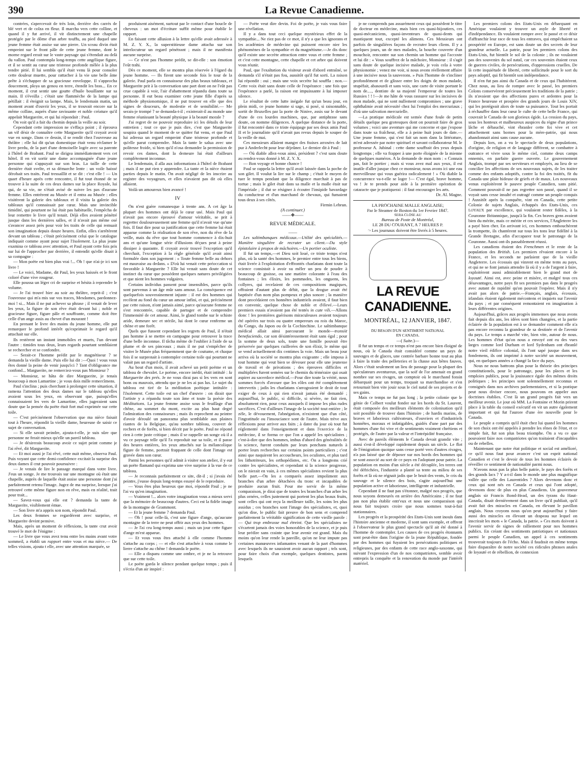390 La Revue Canadienne.
contrées, s'apercevait de très loin, derrière des carrés de blé vert et de colza en fleur. Il marcha vers cette colline, et quand il y fut arrivé, il vit distinctement une chapelle protégée par le dôme d'un arbre touffu, au pied duquel une jeune femme était assise sur une pierre. Un sceau divin était empreint sur le front pâle de cette jeune femme, dont le morne regard errait sur le vaste paysage qui s'étendait au delà du vallon. Paul contempla long-temps cette angélique figure, et il se sentit au cœur une tristesse profonde mêlée à la plus tendre pitié. Il lui sembla qu'il était venu là pour consoler cette douleur muette, pour rattacher à la vie une belle âme prête à s'échapper de sa gracieuse enveloppe. Il s'approcha doucement, ploya un genou en terre, étendit les bras... En ce moment, il crut sentir une goutte d'huile bouillante sur sa main. Il s'éveilla ; c'était une flammèche de la lampe qui pétillait : il éteignit sa lampe. Mais, le lendemain matin, un moment avant d'ouvrir les yeux, il se trouvait encore sur la même colline, auprès d'une ravissante et noble créature qu'il appelait Marguerite, et qui lui répondait : Paul.
On voit qu'il a fait du chemin depuis la veille au soir.
Cependant cette impression ne s'effaça point ; il éprouva un vif désir de connaître cette Marguerite qu'il croyait avoir vue en songe. Dans ce dessin, il se rendit chez l'ouvreuse au théâtre : elle lui dit qu'un domestique était venu réclamer le livre perdu, de la part d'une demoiselle logée avec sa parente à l'hôtel de Brabant. Paul se dirigea immédiatement vers cet hôtel. Il en vit sortir une dame accompagnée d'une jeune personne qui s'appuyait sur son bras. La taille de cette dernière était svelte, et sa démarche lente : un voile baissé dérobait ses traits. Paul tressaillit et se dit : c'est elle ! — Un quart d'heure après cette rencontre, il fut tout étonné de se trouver à la suite de ces deux dames sur la place Royale, lui qui, de sa vie, ne s'était avisé de suivre les pas d'aucune femme. Elles entrèrent au Musée et il entra au Musée : elles visitèrent la galerie des tableaux et il visita la galerie des tableaux qu'il connaissait par cœur. Mais une invincible timidité, qui pourtant ne lui était pas habituelle, l'empêcha de leur remettre le livre qu'il tenait. Déjà elles avaient pénétré jusque dans les dernières salles, et il n'avait pas même osé s'avancer assez près pour voir les traits de celle qui remuait son imagination depuis douze heures. Enfin, elles s'arrêtèrent devant un tableau ; c'était précisément celui que le catalogue indiquait comme ayant pour sujet l'Isolement. La plus jeune examina ce tableau avec attention, et Paul ayant cette fois pris sur lui de l'approcher par derrière, il entendit qu'elle disait à sa compagne :
— Mon poëte est bien plus vrai !... Oh ! que n'ai-je ici son livre !
— Le voici, Madame, dit Paul, les yeux baissés et le front coloré d'une vive rougeur.
Elle poussa un léger cri de surprise et hésita à reprendre le volume.
— Je l'ai trouvé hier au soir au théâtre, reprit-il ; c'est l'ouvreuse qui m'a mis sur vos traces, Mesdames, pardonnez-moi ! si... Mais il ne put achever sa phrase ; il venait de lever les yeux, la figure de son rêve était devant lui ; noble et gracieuse figure, figure pâle et souffrante, comme doit être celle d'un ange assis au chevet d'un mourant !
En prenant le livre des mains du jeune homme, elle put remarquer le profond intérêt qu'exprimait le regard qu'il attachait sur elle.
Ils restèrent un instant immobiles et muets, l'un devant l'autre : timides tous deux, leurs regards pourtant semblaient se rechercher et se confondre.
— Serait-ce l'homme prédit par le magnétiseur ? se demanda la vieille dame. Puis elle lui dit :—Quoi ! vous vous êtes donné la peine de venir jusqu'ici ? Tant d'obligeance me confond... Marguerite, ne remerciez-vous pas Monsieur ?
— Monsieur, se hâta de dire Marguerite, je tenais beaucoup à mon Lamartine ; je vous dois mille remercîmens.
Paul s'inclina ; puis cherchant à prolonger cette situation, il ramena l'attention des deux dames sur le tableau qu'elles avaient sous les yeux, en observant que, puisqu'elles connaissaient les vers de Lamartine, elles jugeraient sans doute que la pensée du poëte était fort mal exprimée sur cette toile.
— C'est précisément l'observation que ma nièce faisait tout à l'heure, répondit la vieille dame, heureuse de saisir ce sujet de conversation.
— Si elle savait peindre, ajouta-t-elle, je suis sûre que personne ne ferait mieux qu'elle un pareil tableau.
— Je désirerais beaucoup avoir ce sujet peint comme je l'ai rêvé, dit Marguerite.
— Et moi aussi je l'ai rêvé, cette nuit même, observa Paul. Puis voyant que cette demi-confidence excitait la surprise des deux dames il crut pouvoir poursuivre :
— Je venais de lire le passage marqué dans votre livre. J'eus un songe. Je me trouvais sur une montagne où était une chapelle, auprès de laquelle était assise une personne dont j'ai parfaitement retenu l'image. Jugez de ma surprise, lorsque j'ai retrouvé cette même figure non en rêve, mais en réalité, trait pour trait...
— Savez-vous qui elle est ? demanda la tante de Marguerite, visiblement émue.
— Son livre m'a appris son nom, répondit Paul.
Les deux femmes se regardèrent avec surprise, et Marguerite devint pensive.
Mais, après un moment de réflexions, la tante crut avoir trouvé le mot de l'énigme :
— Le livre que vous avez tenu entre les mains avant votre sommeil, a établi un rapport entre vous et ma nièce.— De telles visions, ajouta t elle, avec une attention marquée, se
produisent aisément, surtout par le contact d'une boucle de cheveux : un mot d'écriture suffit même pour établir le rapport.
En faisant cette allusion à la lettre qu'elle avait adressée à M. Z. Y. X., la superstitieuse dame attacha sur son interlocuteur un regard pénétrant ; mais il ne manifesta aucune surprise.
— Ce n'est pas l'homme prédit, se dit-elle : son émotion l'eût trahi.
Dès ce moment, elle se montra plus réservée à l'égard du jeune homme. — Ils firent une seconde fois le tour de la galerie. Paul parla en connaisseur des plus beaux tableaux, et Marguerite prit à la conversation une part dont on ne l'eût pas crue capable à voir, l'air d'abattement répandu dans toute sa personne. Il eut beau examiner cette jeune fille d'après sa méthode physionomique, il ne put trouver en elle que des signes de douceurs, de modestie et de sensibilité.— Me serais-je trompé ? se demanda-t-il ; existerait-il au monde une femme réunissant la beauté physique à la beauté morale ?
J'ai regret de ne pouvoir reproduire ici les détails de leur entretien ; tout ce que je puis dire, c'est que Marguerite soupira quand le moment de se quitter fut venu, et que Paul lui adressa un regard empreint d'une tristesse profonde et qu'elle parut comprendre. Mais la tante le salua avec une politesse froide, si bien qu'il n'osa demander la permission de revoir ces dames, dont la demeure lui était d'ailleurs complètement inconnue.
Le lendemain, il alla aux informations à l'hôtel de Brabant ; mais il ne put rien y apprendre. La tante et la nièce étaient parties depuis le matin. On avait négligé de les inscrire au registre des voyageurs, et elles n'avaient pas dit où elles allaient.
Voilà un amoureux bien avancé !
IV
On n'est guère romanesque à trente ans. A cet âge la plupart des hommes ont déjà le cœur usé. Mais Paul qui n'avait pas encore éprouvé d'amour véritable, se prit à regretter douloureusement une femme qu'il n'avait vue qu'une fois. Il faut dire pour sa justification que cette femme lui était apparue comme la réalisation de son rêve, non du rêve de la veille, mais du rêve que tout homme commence à dix-huit ans et qu'une longue série d'illusions déçues peut à peine dissiper à quarante. Il croyait avoir trouvé l'exception qu'il cherchait, l'exception à la règle générale qu'il avait ainsi formulée dans son jugement : « Toute femme belle au dehors est mauvaise au dedans. » D'où lui venait cette préoccation si favorable à Marguerite ? Elle lui venait sans doute de cet instinct du cœur que possèdent quelques natures privilégiées et que nient les hommes vulgaires.
Certains individus passent pour insensibles, parce qu'ils sont parvenus à un âge mûr sans amour. La conséquence est quelquefois souverainement injuste : il est des hommes qui recèlent au fond du cœur un amour infini, et qui, précisément par cette raison, n'ont jamais aimé, parce qu'aucune femme ne s'est rencontrée, capable de partager et de comprendre l'immensité de cet amour. Ainsi, le gland tombe sur le schiste aride, demeure sec et stérile, lui dont le cœur renferme un chêne et une forêt.
Quels que fussent cependant les regrets de Paul, il n'était pas homme à se mettre en campagne pour retrouver la trace d'une belle inconnue. Il tâcha même de l'oublier à l'aide de sa plume et de ses pinceaux ; mais il ne put s'empêcher de visiter le Musée plus fréquemment que de coutume, et chaque fois il se surprenait à contempler certaine toile qui pourtant ne valait pas un regard d'artiste.
Au bout d'un mois, il avait achevé un petit poëme et un tableau de chevalet. Le poëme, encore inédit, était intitulé : la Marguerite des prés. Je ne vous dirai pas si les vers en sont bons ou mauvais, attendu que je ne les ai pas lus. Le sujet du tableau est tiré de la méditation poétique intitulée : l'Isolement. Cette toile est un chef d'œuvre : on dirait que l'artiste y a répandu toute son âme et toute la poésie des Méditations. La jeune femme assise sous le feuillage d'un chêne, au sommet du mont, excite au plus haut degré l'admiration des connaisseurs ; mais ils reprochent au peintre d'avoir déroulé un panorama plus semblable aux plaines riantes de la Belgique, qu'au sombre tableau, couvert de rochers et de forêts, si bien décrit par le poëte. Paul ne répond rien à cette juste critique ; mais il se rappelle un songe où il a vu ce paysage telle qu'il l'a reproduit sur sa toile, et il passe des heures entières, les yeux attachés sur la mélancolique figure de femme, portrait frappant de celle dont l'image est gravée dans son cœur.
Parmi les personnes qu'il admit à visiter son atelier, il y eut un poëte flamand qui exprima une vive surprise à la vue de ce tableau.
— Je reconnais parfaitement ce site, dit-il ; si j'avais été peintre, j'eusse depuis long-temps essayé de le reproduire.
— Vous êtes plus heureux que moi, répondit Paul ; je ne l'ai vu qu'en imagination.
— Vraiment !... alors votre imagination vous a mieux servi que la mémoire de beaucoup d'autres. Ceci est la fidèle image de la montagne de Grammont.
— Et la jeune femme ? demanda Paul.
— Oh ! pour celle-là, c'est une figure d'ange, qu'aucune montagne de la terre ne peut offrir aux yeux des hommes.
— Je l'ai cru long-temps aussi ; mais un jour cette figure d'ange m'est apparue.
— Et vous vous êtes attaché à elle comme l'homme s'attache au corps ; — et elle s'est attachée à vous comme le lierre s'attache au chêne ! demanda le poëte.
— Elle a disparu comme une ombre, et je ne la retrouve que sur cette toile.
Le poëte garda le silence pendant quelque temps ; puis il s'écria d'un air inspiré :
— Poëte veut dire devin. Foi de poëte, je vais vous faire une révélation.
Il y a dans tout ceci quelque mystérieux effet de la sympathie... Ne riez pas de ce mot, il n'y a que les ignorans et les académies de médecine qui puissent encore nier les phénomènes de la sympathie et du magnétisme.—Je dis donc qu'il existe une secrète attraction entre vous et cette femme ; et c'est cette montagne, cette chapelle et cet arbre qui doivent vous réunir.
Paul, que l'exaltation du visiteur avait d'abord entraîné, se demanda s'il n'était pas fou, aussitôt qu'il fut sorti. La raison lui répondit : oui ; mais une voix secrète lui souffla : non.— Cette voix était sans doute celle de l'espérance : une fois que l'espérance a parlé, la raison est impuissante à lui imposer silence.
Le résultat de cette lutte inégale fut qu'un beau jour, en plein midi, ce jeune homme si sage, si posé, si raisonnable, sortit de Bruxelles par la porte de Ninive, assis sur le devant d'une de ces lourdes machines, que, par antiphrase sans doute, on nomme diligences. A quelque distance de la porte, il fut rencontré dans ce triste équipage par ses deux amis Paul II et le journaliste qu'il n'avait pas revus depuis le souper de la veille de mai.
Ces messieurs allaient manger des fraises arrosées de lait pur à Anderlecht pour leur déjeûner. Le dernier dit à Paul :
— Où diable allez-vous ainsi, président ? c'est sans doute au rendez-vous donné à M. Z. Y. X.
— Bon voyage et bonne chance !
Paul se rappela la lettre qu'il avait laissée dans la poche de son gilet. Il voulut la lire sur le champ ; c'était le moyen de tuer le temps pendant que la diligence marchait à pas de tortue ; mais le gilet était dans sa malle et la malle était sur l'impériale ; il dut se résigner à écouter l'insipide bavardage du conducteur et d'un marchand de chevaux, qui fumaient tous deux à ses côtés.
Firmin Lebrun.
(A continuer.)
——✥——
REVUE MÉDICALE.
——
Les saltimbanques médicaux.—Utilité des spécialités.—Manière singulière de recruter un client.—Du style épistolaire à propos de mâchoires.—Un portier oculiste.
Il fut un temps,—et Dieu soit loué, ce triste temps n'est plus, où la santé des hommes, le premier entre tous les biens, était livrée à l'exploitation d'effrontés charlatans dont toute la science consistait à avoir su mêler un peu de poudre à beaucoup de graisse, ou une matière colorante à l'eau des fontaines ; les élixirs, les pommades, les onguens, les collyres, qui recelaient de ces compositions magiques, offraient d'autant plus de débit, que la drogue avait été baptisée d'un nom plus pompeux et plus sonore ; la manière dont procédaient ces honnêtes industriels avaient, il faut bien en convenir, quelque chose de noble et d'élevé.—Leurs premiers essais n'avaient pas été tentés in cute vili.—Allons donc ! les premières guérisons miraculeuses avaient toujours été opérées sur trois ou quatre empereurs ou rois du Maroc, du Congo, du Japon ou de la Cochinchine. Le saltimbanque médical allait ainsi parcourant le monde—transiit benefaciendo, car son désintéressement était sans égal ; pour la somme de deux sols, toute une famille pouvait être préservée par quelques cuillerées de son élixir, le même qui se vend actuellement dix centimes la voie. Mais un beau jour arriva où la société se montra plus exigeante ; elle imposa à tout homme qui veut bien se dévouer pour elle une jeunesse de travail et de privations ; des épreuves difficiles et multipliées furent semées sur le chemin du téméraire qui osait aspirer au sacerdoce médical.—Pour dire toute la vérité, nous sommes forcés d'avouer que les rôles ont été complètement intervertis ; jadis les charlatans s'arrogeaient le droit de tout exiger de ceux à qui rien n'avait jamais été demandé ; aujourd'hui, le public, si difficile, si sévère, ne fait rien, absolument rien, pour ceux auxquels il impose les plus rudes sacrifices. C'est d'ailleurs l'image de la société tout entière ; le zèle, le dévouement, l'abnégation, n'existent que d'un côté, l'ingratitude ou l'insouciance sont de l'autre. Mais trève aux réflexions pour arriver aux faits ; à dater du jour où tout fut réglementé dans l'enseignement et dans l'exercice de la médecine, il se forma ce que l'on a appelé les spécialistes ; c'est-à-dire que des hommes, imbus d'abord des généralités de la science, furent conduits par leurs penchans naturels à porter leurs recherches sur certains points particuliers ; c'est ainsi que naquirent les accoucheurs, les oculistes, et plus tard les lithotriteurs, les orthopédistes, etc. On a longtems crié contre les spécialistes, et cependant si la science progresse, on le nierait en vain, à ces mêmes spécialistes revient la plus belle part.—On les a comparés assez impoliment aux branches d'un arbre détachées du tronc et incapables de produire aucun fruit. Pour me servir de la même comparaison, je dirai que de toutes les branches d'un arbre les plus ornées, celles justement qui portent les plus beaux fruits, sont celles qui ont reçu la meilleure taille, les soins les plus assidus ; ces branches sont l'image des spécialistes, et, quoi qu'on dise, le public fait preuve de bon sens et comprend parfaitement la véritable signification de cette vieille parole :— Qui trop embrasse mal étreint. Que les spécialistes ne s'écartent jamais des voies honorables de la science, et je puis leur prédire sans crainte que leur avenir est grand. Mais du moins qu'on leur rende la pareille, qu'on ne leur impute pas certaines manœuvres infamantes venant de la part d'hommes avec lesquels ils ne sauraient avoir aucun rapport ; tels sont, pour faire choix d'un exemple, quelques dentistes, parmi lesquels
je ne comprends pas assurément ceux qui possèdent le titre de docteur en médecine, mais bien ces quasi-bijoutiers, ces quasi-mécaniciens, quasi-inventeurs de quasi-dents qui mastiquent tout, excepté les alimens. Ces Messieurs ont parfois de singulières façons de recruter leurs cliens. Il y a quelques jours, un de mes malades, la bouche couverte d'un mouchoir, rencontre sur son chemin un homme qui l'accoste et lui dit : « Vous souffrez de la mâchoire, Monsieur : il s'agit sans doute de quelque incisive malade, je vois cela à votre physionomie ; venez me voir, si nous avons réellement affaire à une incisive nous la sauverons. » Puis l'homme de s'incliner profondément et de glisser entre les doigts de mon malade, stupéfait, abasourdi et sans voix, une carte de visite portant le nom de...., dentiste de sa majesté l'empereur de toutes les Russies ! ! !—Je me hâte de vous rassurer sur les incisives de mon malade, qui ne sont nullement compromises ; une grave ophthalmie avait nécessité chez lui l'emploi des mercuriaux ; d'où une salivation mercurielle.
—La pratique médicale est semée d'une foule de petits détails quelque peu grotesques dont on pourrait faire de gros volumes ; voici une aventure qui me concerne et que j'expose dans toute sa fraîcheur, elle a à peine huit jours de date.— Une jeune femme, qui s'est fait un nom dans la littérature, m'est adressée par notre spirituel et savant collaborateur M. le professeur A. Jubinal : cette dame souffrait des yeux depuis longtemps ; elle va frapper à une porte éloignée de la mienne de quelques numéros. A la demande de mon nom : « Connais pas, fait le portier ; mais si vous avez mal aux yeux, il est inutile d'aller jusque chez ce monsieur, nous avons ici une eau merveilleuse qui vous guérira radicalement ! » Où diable la concurrence va-t-elle se loger !— C'est égal, brave homme, va ! Je te prends pour aide à la première opération de cataracte que je pratiquerai : il faut encourager les arts.
Dr. Al. Magne.
LA PROCHAINE MALLE ANGLAISE;
Par le Steamer de Boston du 1er Fevrier 1847.
SERA CLOSE AU
Bureau de Poste de Montréal,
LE 28 DU COURANT, A 7 HEURES P.
☞Les journaux doivent être livrés à 5 heures.
LA REVUE CANADIENNE.
MONTRÉAL, 12 JANVIER, 1847.
DU BESOIN D'UN SENTIMENT NATIONAL
EN CANADA.
—( Suite.)—
Il fut un temps et ce temps n'est pas encore bien éloigné de nous, où le Canada était considéré comme un pays de sauvages et de glaces, une contrée barbare bonne tout au plus à faire la traite des pelleteries et la chasse aux bêtes fauves. Alors c'était seulement un lieu de passage pour la plupart des spéculateurs aventureux, que la soif de l'or amenait en grand nombre sur ses rivages, un comptoir où le marchand forain débarquait pour un temps, troquait sa marchandise et s'en retournait bien vite jouir sous le ciel natal de ses projets et de ses gains.
Mais ce temps ne fut pas long ; la petite colonie que le génie de Colbert voulut fonder sur les bords du St. Laurent, était composée des meilleurs éléments de colonisation qu'il soit possible de trouver dans l'histoire ; de hardis marins, de braves et laborieux cultivateurs, d'ouvriers et d'industriels honnêtes, moraux et infatigables, guidés d'une part par des hommes d'une foi vive et de sentiments vraiment chrétiens et protégés, de l'autre par la valeur et l'intrépidité française.
Avec de pareils éléments le Canada devait grandir vite ; aussi s'est-il développé rapidement depuis un siècle. Le flot de l'émigration quoique sans cesse porté vers d'autres rivages, n'a pas laissé que de déposer sur nos bords des hommes qui se sont associé au sort de ce pays en l'adoptant pour patrie. La population en moins d'un siècle a été décuplée, les terres ont été défrichées, l'industrie a planté sa tente au milieu de ses forêts et là où ne régnait jadis que le bruit des vents, le cris du sauvage et le silence des bois, s'agite aujourd'hui une population active et laborieuse, intelligente et industrielle.
Cependant il ne faut pas s'étonner, malgré nos progrès, que nous soyons demeurés en arrière des Américains ; il ne faut pas non plus établir entr'eux et nous une comparaison qui nous fait toujours croire que nous sommes tout-à-fait stationnaires.
Les progrès et la prospérité des Etats-Unis sont inouïs dans l'histoire ancienne et moderne, il sont sans exemple, et offrent à l'observateur le plus grand spectacle qu'il ait été donné à l'homme de contempler. Les causes de ces progrès étonnants sont peut-être dans l'origine de la jeune République, fondée par des hommes qui fuyaient les persécutions politiques et religieuses, par des enfants de cette race anglo-saxonne, qui suivant l'expression d'un de nos compatriotes, semble avoir entrepris la conquête et la renovation du monde par l'intérêt matériel.
Les premiers colons des Etats-Unis en débarquant en Amérique voulaient y trouver un asyle de liberté et d'indépendance. Ils voulaient rompre avec le passé et ce désir d'affranchir leur race de tous les entraves, qui empêchaient sa prospérité en Europe, est sans doute un des secrets de leur grandeur actuelle. La patrie, pour les premiers colons des Etats-Unis, fut bientôt le sol de la colonie ; ils ne voulaient pas des souvenirs du sol natal, car ces souvenirs étaient ceux de guerres civiles, de persécutions, d'oppressions cruelles. De là cette inquiétude de liberté, cette sollicitude pour le sort du pays adoptif, qui fit bientôt son indépendance.
Il n'en fut pas ainsi du Canada et de ceux qui l'habitèrent. Chez nous, au lieu de rompre avec le passé, les premiers Colons conservèrent précieusement les traditions de la patrie ; ils n'avaient que des affections pures et ardentes pour la France heureuse et prospère des grands jours de Louis XIV, qui les protégeait alors de toute sa puissance. Tout les portait à réchauffer dans leur cœur le culte de cette belle France, qui couvrait le Canada de son glorieux égide. La cession du pays, sous les honteux et malheureux auspices du règne d'un prince lâche et débauché, vint ébranler cette foi vive et cet attachement sans bornes pour la mère-patrie, qui nous abandonnait ainsi sans cause aucune.
Depuis lors, on a vu le spectacle de deux populations, d'origine, de religion et de langage différent, se combattre à outrance et vivre sous le même ciel, comme deux camps ennemis, en parfaite guerre ouverte. Le gouvernement Anglais, trompé par ses serviteurs et employés, au lieu de se concilier les affections de ses nouveaux sujets, de les traiter comme des enfants adoptifs, contre la foi des traités, fit du Canada une plaie hideuse de griefs et de maux. Les nouveaux venus exploitèrent le pauvre peuple Canadien, sans pitié. Comment pouvait-il ne pas regretter son passé, quand il se voyait sans cesse insulté et outragé comme un peuple conquis ! Aussitôt après la conquête, vint en Canada, cette petite Colonie de sujets Anglais, échappés des Etats-Unis, ces LOYAUX par excellence, qui voulaient rester fidèles, à la Couronne Britannique, jusqu'à la fin. Ces braves gens avaient bien du mérite, mais ce mérite et ces services, l'Angleterre les a payé bien cher. En arrivant ici, ces hommes embouchèrent la trompette, ils chantèrent sur tous les tons leur fidélité à la Grande Bretagne, afin d'accaparer tout le patronage de la Couronne. Aussi ont-ils passablement réussi.
Les canadiens étaient des Frenchmen et le reste de la population des British. Les premiers rêvaient encore à la France, et les seconds ne parlaient que de la vieille Angleterre. Les écossais qui vinrent en même tems au pays, et qui ne se font jamais attendre là où il y a de l'argent à faire, exploitèrent aussi admirablement bien le grand mot de loyauté. Ainsi est, avec peine et misère, et malgré tous ces désavantages, notre pays fit ses premiers pas dans le progrès avec autant de rapidité qu'on pouvait l'espérer. Mais il n'y avait pas alors de patrie.—Français, anglais, écossais, irlandais étaient également mécontens et inquiets sur l'avenir du pays ; et par conséquent remontaient en imagination à leurs différentes origines.
Aujourd'hui, grâces aux progrès immenses que nous avons fait depuis dix ans, les idées sont bien changées, et la partie éclairée de la population est à se demander comment elle n'a pas encore reconnu la grandeur de sa destinée et de l'avenir du pays. Le temps a marché vite, bien vite, autour de nous. Les hommes d'état qu'on nous a envoyé ont eu des vues larges comme lord Durham et lord Sydenham ont ébranlé notre vieil édifice colonial, ils l'ont sapé jusque dans ses fondemens, ils ont imprimé à notre société un mouvement, qui, en quelques années a changé la face du pays.
Nous ne nous battrons plus pour la théorie des principes constitutionels, pour le patronage, pour les places et les emploies publics, pour la jouissance égale des mêmes droits politiques ; les principes sont solennellement reconnus et consignés dans nos archives parlementaires, et si la pratique peut nous diviser encore, nous pouvons en appeler aux doctrines établies. C'est là un grand progrès fait vers un meilleur avenir. Le jour où MM. La Fontaine et Morin prirent place à la table du conseil exécutif en vit un autre également important et qui fut l'aurore d'une ère nouvelle pour le Canada.
Le peuple a compris qu'il était chez lui quand les hommes de son choix ont été appelés à prendre les rênes de l'état, et ce simple fait, fut son plus beau triomphe. On a vu ce que pouvaient faire nos compatriotes qu'on traitaient d'incapables ou de rebelles.
Maintenant que notre état politique et social est amélioré, ce qu'il nous faut pour avancer c'est un esprit national Canadien et c'est le devoir de tous les hommes éclairés de réveiller ce sentiment de nationalité parmi nous.
N'avons nous pas la plus belle patrie, le pays des forêts et des grands lacs ? Y a-t-il dans le monde une plus magnifique vallée que celle des Laurentides ? Alors devenons donc et ceux qui sont nés en Canada et ceux qui l'ont adopté, devenons donc de plus en plus Canadiens. Un gouverneur anglais sir Francis Bond-Head, un des tyrans du Haut-Canada, disait dernièrement dans un livre qu'il publiait, qu'il avait fait des miracles en Canada, en élevant le pavillon anglais. Nous croyons nous qu'on peut aujourd'hui y faire aussi des miracles en élevant un drapeau sur lequel on inscrirait les mots « le Canada, la patrie. » Ces mots doivent à l'avenir servir de signes de ralliement pour nos hommes publics. En créant des sentiments patriotiques et nationaux parmi le peuple Canadien, un appel à ces sentiments trouverait toujours de l'écho. Mais il faudrait en même temps faire disparaître de notre société ces ridicules phrases anales de loyauté et de rébellion, de connexion